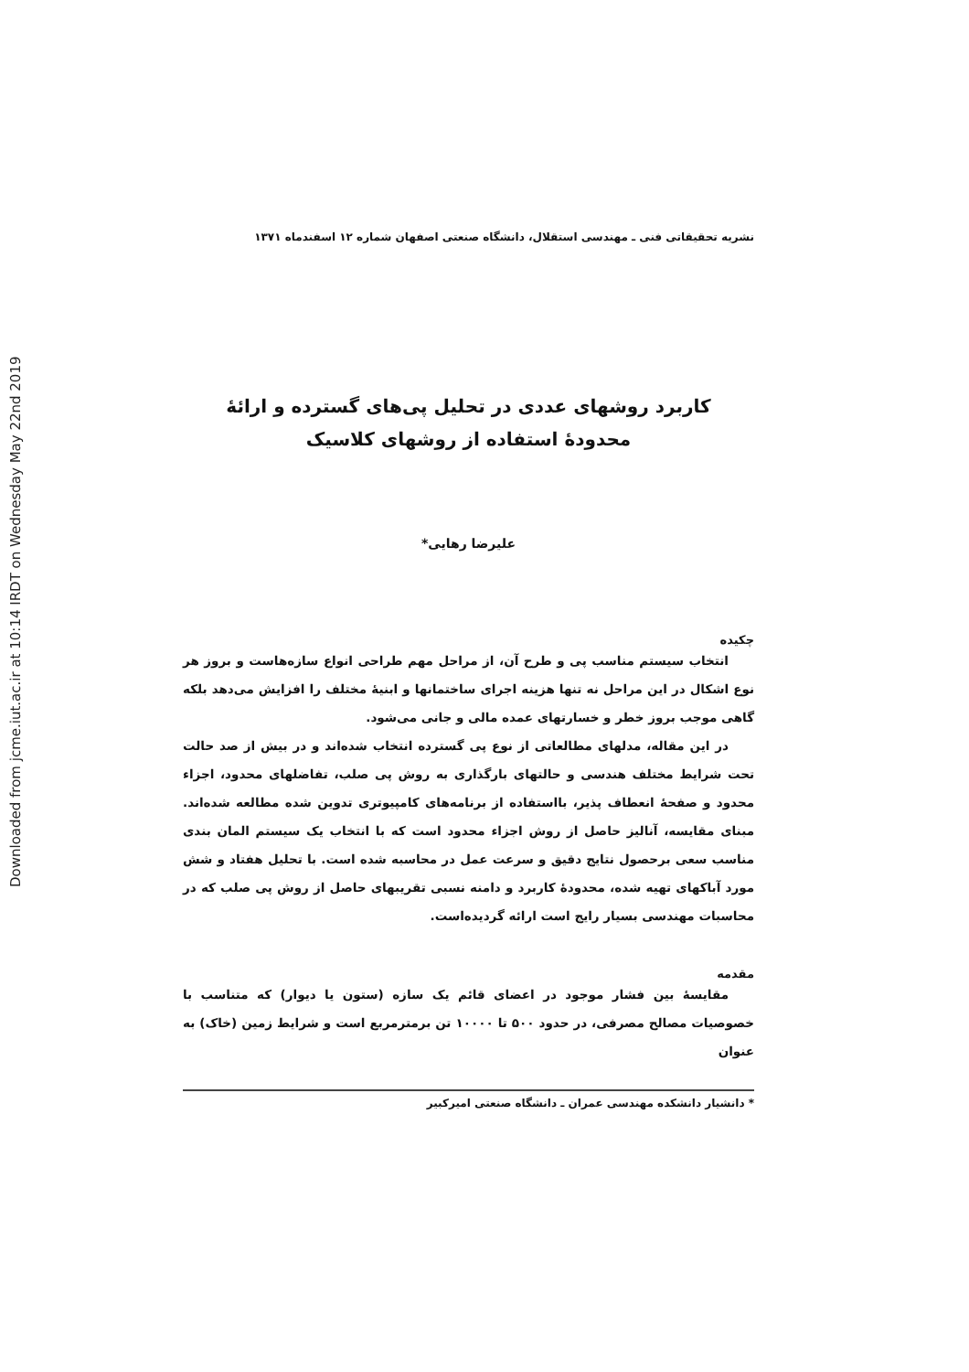Downloaded from jcme.iut.ac.ir at 10:14 IRDT on Wednesday May 22nd 2019
نشریه تحقیقاتی فنی ـ مهندسی استقلال، دانشگاه صنعتی اصفهان شماره ۱۲ اسفندماه ۱۳۷۱
کاربرد روشهای عددی در تحلیل پی‌های گسترده و ارائهٔ
محدودهٔ استفاده از روشهای کلاسیک
علیرضا رهایی*
چکیده
انتخاب سیستم مناسب پی و طرح آن، از مراحل مهم طراحی انواع سازه‌هاست و بروز هر نوع اشکال در این مراحل نه تنها هزینه اجرای ساختمانها و ابنیهٔ مختلف را افزایش می‌دهد بلکه گاهی موجب بروز خطر و خسارتهای عمده مالی و جانی می‌شود.
در این مقاله، مدلهای مطالعاتی از نوع پی گسترده انتخاب شده‌اند و در بیش از صد حالت تحت شرایط مختلف هندسی و حالتهای بارگذاری به روش پی صلب، تفاضلهای محدود، اجزاء محدود و صفحهٔ انعطاف پذیر، بااستفاده از برنامه‌های کامپیوتری تدوین شده مطالعه شده‌اند. مبنای مقایسه، آنالیز حاصل از روش اجزاء محدود است که با انتخاب یک سیستم المان بندی مناسب سعی برحصول نتایج دقیق و سرعت عمل در محاسبه شده است. با تحلیل هفتاد و شش مورد آباکهای تهیه شده، محدودهٔ کاربرد و دامنه نسبی تقریبهای حاصل از روش پی صلب که در محاسبات مهندسی بسیار رایج است ارائه گردیده‌است.
مقدمه
مقایسهٔ بین فشار موجود در اعضای قائم یک سازه (ستون یا دیوار) که متناسب با خصوصیات مصالح مصرفی، در حدود ۵۰۰ تا ۱۰۰۰۰ تن برمترمربع است و شرایط زمین (خاک) به عنوان
* دانشیار دانشکده مهندسی عمران ـ دانشگاه صنعتی امیرکبیر